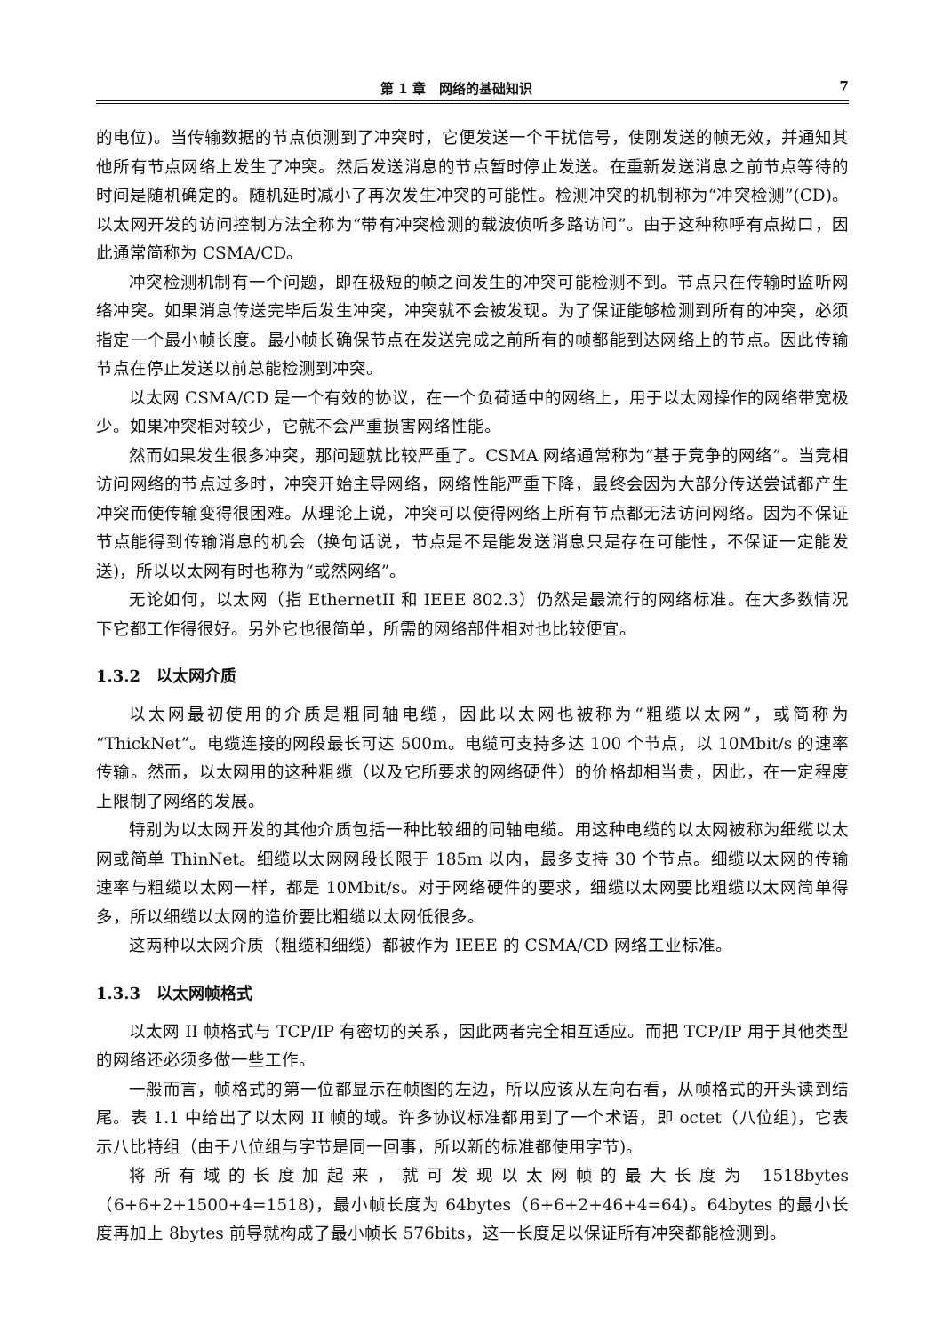第 1 章　网络的基础知识 7
的电位)。当传输数据的节点侦测到了冲突时，它便发送一个干扰信号，使刚发送的帧无效，并通知其他所有节点网络上发生了冲突。然后发送消息的节点暂时停止发送。在重新发送消息之前节点等待的时间是随机确定的。随机延时减小了再次发生冲突的可能性。检测冲突的机制称为“冲突检测”(CD)。以太网开发的访问控制方法全称为“带有冲突检测的载波侦听多路访问”。由于这种称呼有点拗口，因此通常简称为 CSMA/CD。
冲突检测机制有一个问题，即在极短的帧之间发生的冲突可能检测不到。节点只在传输时监听网络冲突。如果消息传送完毕后发生冲突，冲突就不会被发现。为了保证能够检测到所有的冲突，必须指定一个最小帧长度。最小帧长确保节点在发送完成之前所有的帧都能到达网络上的节点。因此传输节点在停止发送以前总能检测到冲突。
以太网 CSMA/CD 是一个有效的协议，在一个负荷适中的网络上，用于以太网操作的网络带宽极少。如果冲突相对较少，它就不会严重损害网络性能。
然而如果发生很多冲突，那问题就比较严重了。CSMA 网络通常称为“基于竞争的网络”。当竞相访问网络的节点过多时，冲突开始主导网络，网络性能严重下降，最终会因为大部分传送尝试都产生冲突而使传输变得很困难。从理论上说，冲突可以使得网络上所有节点都无法访问网络。因为不保证节点能得到传输消息的机会（换句话说，节点是不是能发送消息只是存在可能性，不保证一定能发送)，所以以太网有时也称为“或然网络”。
无论如何，以太网（指 EthernetII 和 IEEE 802.3）仍然是最流行的网络标准。在大多数情况下它都工作得很好。另外它也很简单，所需的网络部件相对也比较便宜。
1.3.2　以太网介质
以太网最初使用的介质是粗同轴电缆，因此以太网也被称为“粗缆以太网”，或简称为“ThickNet”。电缆连接的网段最长可达 500m。电缆可支持多达 100 个节点，以 10Mbit/s 的速率传输。然而，以太网用的这种粗缆（以及它所要求的网络硬件）的价格却相当贵，因此，在一定程度上限制了网络的发展。
特别为以太网开发的其他介质包括一种比较细的同轴电缆。用这种电缆的以太网被称为细缆以太网或简单 ThinNet。细缆以太网网段长限于 185m 以内，最多支持 30 个节点。细缆以太网的传输速率与粗缆以太网一样，都是 10Mbit/s。对于网络硬件的要求，细缆以太网要比粗缆以太网简单得多，所以细缆以太网的造价要比粗缆以太网低很多。
这两种以太网介质（粗缆和细缆）都被作为 IEEE 的 CSMA/CD 网络工业标准。
1.3.3　以太网帧格式
以太网 II 帧格式与 TCP/IP 有密切的关系，因此两者完全相互适应。而把 TCP/IP 用于其他类型的网络还必须多做一些工作。
一般而言，帧格式的第一位都显示在帧图的左边，所以应该从左向右看，从帧格式的开头读到结尾。表 1.1 中给出了以太网 II 帧的域。许多协议标准都用到了一个术语，即 octet（八位组)，它表示八比特组（由于八位组与字节是同一回事，所以新的标准都使用字节)。
将所有域的长度加起来，就可发现以太网帧的最大长度为 1518bytes（6+6+2+1500+4=1518)，最小帧长度为 64bytes（6+6+2+46+4=64)。64bytes 的最小长度再加上 8bytes 前导就构成了最小帧长 576bits，这一长度足以保证所有冲突都能检测到。